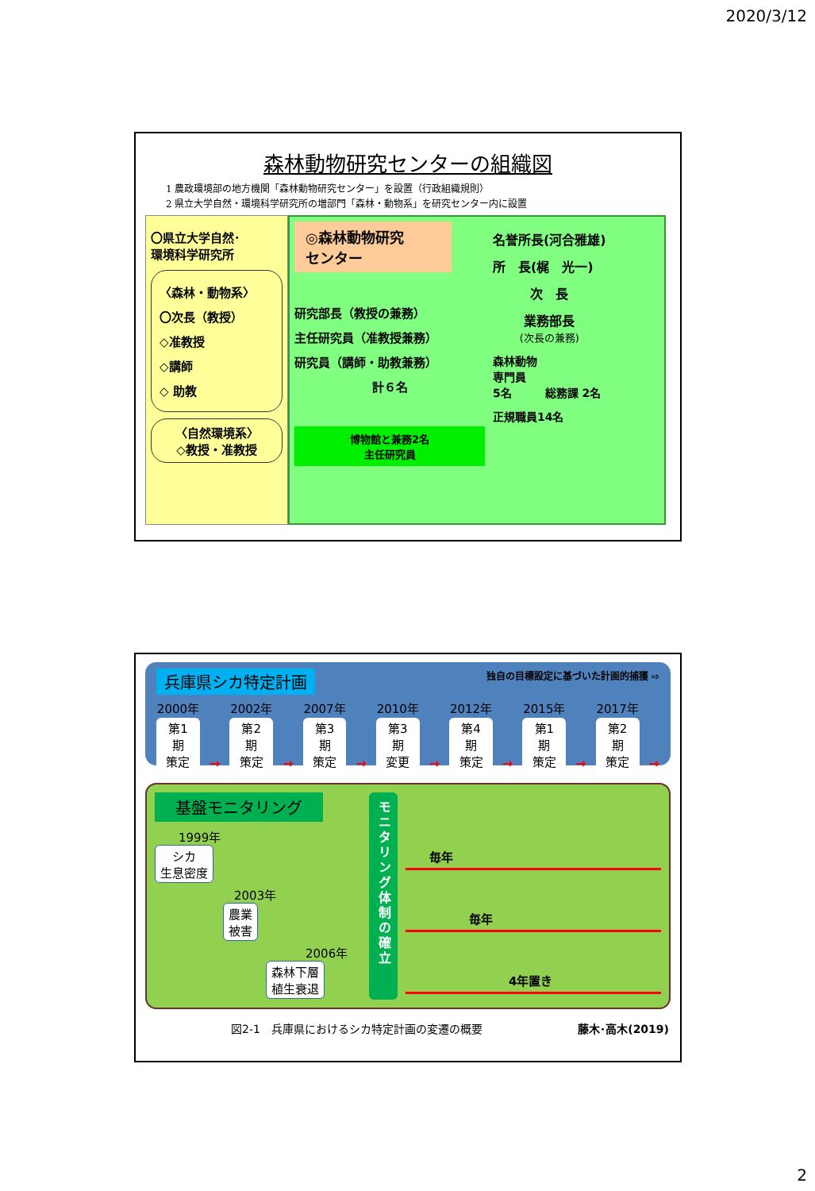2020/3/12
森林動物研究センターの組織図
1 農政環境部の地方機関「森林動物研究センター」を設置（行政組織規則）
2 県立大学自然・環境科学研究所の増部門「森林・動物系」を研究センター内に設置
〇県立大学自然･
環境科学研究所
〈森林・動物系〉
〇次長（教授）
◇准教授
◇講師
◇ 助教
〈自然環境系〉
◇教授・准教授
◎森林動物研究
センター
研究部長（教授の兼務）
主任研究員（准教授兼務）
研究員（講師・助教兼務）
計６名
博物館と兼務2名
主任研究員
名誉所長(河合雅雄)
所　長(梶　光一)
次　長
業務部長
(次長の兼務)
森林動物
専門員
5名　　　総務課 2名
正規職員14名
兵庫県シカ特定計画 独自の目標設定に基づいた計画的捕獲 ⇨
2000年
第1期
策定
→
2002年
第2期
策定
→
2007年
第3期
策定
→
2010年
第3期
変更
→
2012年
第4期
策定
→
2015年
第1期
策定
→
2017年
第2期
策定
→
基盤モニタリング
1999年
シカ
生息密度
2003年
農業
被害
2006年
森林下層
植生衰退
モニタリング体制の確立
毎年
毎年
4年置き
図2-1　兵庫県におけるシカ特定計画の変遷の概要 藤木･高木(2019)
2